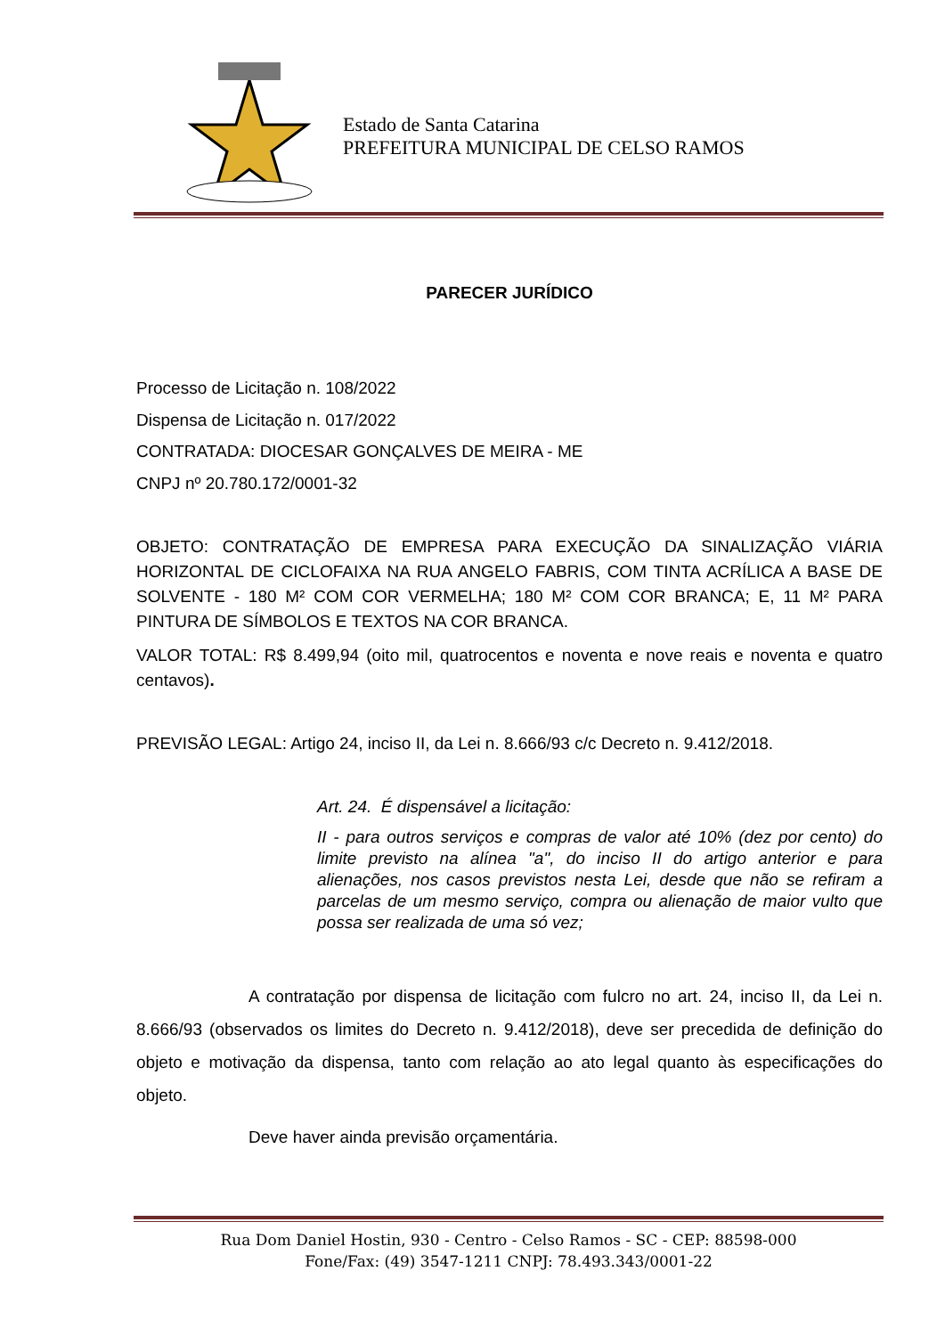Estado de Santa Catarina
PREFEITURA MUNICIPAL DE CELSO RAMOS
PARECER JURÍDICO
Processo de Licitação n. 108/2022
Dispensa de Licitação n. 017/2022
CONTRATADA: DIOCESAR GONÇALVES DE MEIRA - ME
CNPJ nº 20.780.172/0001-32
OBJETO: CONTRATAÇÃO DE EMPRESA PARA EXECUÇÃO DA SINALIZAÇÃO VIÁRIA HORIZONTAL DE CICLOFAIXA NA RUA ANGELO FABRIS, COM TINTA ACRÍLICA A BASE DE SOLVENTE - 180 M² COM COR VERMELHA; 180 M² COM COR BRANCA; E, 11 M² PARA PINTURA DE SÍMBOLOS E TEXTOS NA COR BRANCA.
VALOR TOTAL: R$ 8.499,94 (oito mil, quatrocentos e noventa e nove reais e noventa e quatro centavos).
PREVISÃO LEGAL: Artigo 24, inciso II, da Lei n. 8.666/93 c/c Decreto n. 9.412/2018.
Art. 24. É dispensável a licitação:
II - para outros serviços e compras de valor até 10% (dez por cento) do limite previsto na alínea "a", do inciso II do artigo anterior e para alienações, nos casos previstos nesta Lei, desde que não se refiram a parcelas de um mesmo serviço, compra ou alienação de maior vulto que possa ser realizada de uma só vez;
A contratação por dispensa de licitação com fulcro no art. 24, inciso II, da Lei n. 8.666/93 (observados os limites do Decreto n. 9.412/2018), deve ser precedida de definição do objeto e motivação da dispensa, tanto com relação ao ato legal quanto às especificações do objeto.
Deve haver ainda previsão orçamentária.
Rua Dom Daniel Hostin, 930 - Centro - Celso Ramos - SC - CEP: 88598-000
Fone/Fax: (49) 3547-1211 CNPJ: 78.493.343/0001-22